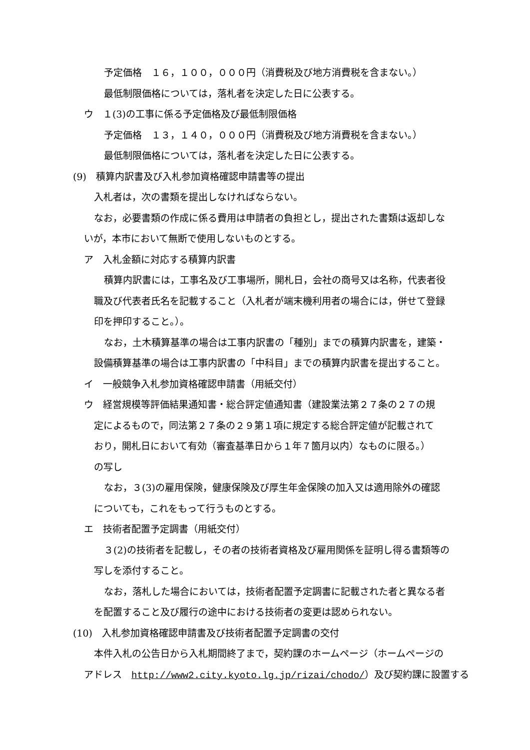予定価格　１６，１００，０００円（消費税及び地方消費税を含まない。）
最低制限価格については，落札者を決定した日に公表する。
ウ　１(3)の工事に係る予定価格及び最低制限価格
予定価格　１３，１４０，０００円（消費税及び地方消費税を含まない。）
最低制限価格については，落札者を決定した日に公表する。
(9)　積算内訳書及び入札参加資格確認申請書等の提出
入札者は，次の書類を提出しなければならない。
なお，必要書類の作成に係る費用は申請者の負担とし，提出された書類は返却しな
いが，本市において無断で使用しないものとする。
ア　入札金額に対応する積算内訳書
積算内訳書には，工事名及び工事場所，開札日，会社の商号又は名称，代表者役
職及び代表者氏名を記載すること（入札者が端末機利用者の場合には，併せて登録
印を押印すること。）。
なお，土木積算基準の場合は工事内訳書の「種別」までの積算内訳書を，建築・
設備積算基準の場合は工事内訳書の「中科目」までの積算内訳書を提出すること。
イ　一般競争入札参加資格確認申請書（用紙交付）
ウ　経営規模等評価結果通知書・総合評定値通知書（建設業法第２７条の２７の規
定によるもので，同法第２７条の２９第１項に規定する総合評定値が記載されて
おり，開札日において有効（審査基準日から１年７箇月以内）なものに限る。）
の写し
なお，３(3)の雇用保険，健康保険及び厚生年金保険の加入又は適用除外の確認
についても，これをもって行うものとする。
エ　技術者配置予定調書（用紙交付）
３(2)の技術者を記載し，その者の技術者資格及び雇用関係を証明し得る書類等の
写しを添付すること。
なお，落札した場合においては，技術者配置予定調書に記載された者と異なる者
を配置すること及び履行の途中における技術者の変更は認められない。
(10)　入札参加資格確認申請書及び技術者配置予定調書の交付
本件入札の公告日から入札期間終了まで，契約課のホームページ（ホームページの
アドレス　http://www2.city.kyoto.lg.jp/rizai/chodo/）及び契約課に設置する